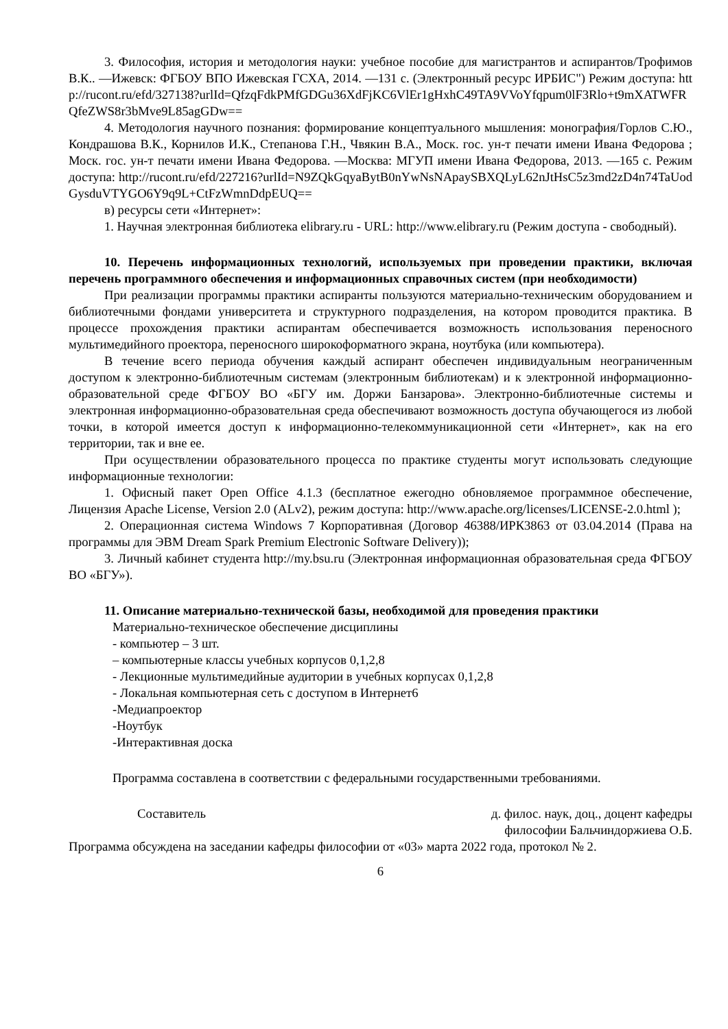3. Философия, история и методология науки: учебное пособие для магистрантов и аспирантов/Трофимов В.К.. —Ижевск: ФГБОУ ВПО Ижевская ГСХА, 2014. —131 с. (Электронный ресурс ИРБИС") Режим доступа: http://rucont.ru/efd/327138?urlId=QfzqFdkPMfGDGu36XdFjKC6VlEr1gHxhC49TA9VVoYfqpum0lF3Rlo+t9mXATWFRQfeZWS8r3bMve9L85agGDw==
4. Методология научного познания: формирование концептуального мышления: монография/Горлов С.Ю., Кондрашова В.К., Корнилов И.К., Степанова Г.Н., Чвякин В.А., Моск. гос. ун-т печати имени Ивана Федорова ; Моск. гос. ун-т печати имени Ивана Федорова. —Москва: МГУП имени Ивана Федорова, 2013. —165 с. Режим доступа: http://rucont.ru/efd/227216?urlId=N9ZQkGqyaBytB0nYwNsNApaySBXQLyL62nJtHsC5z3md2zD4n74TaUodGysduVTYGO6Y9q9L+CtFzWmnDdpEUQ==
в) ресурсы сети «Интернет»:
1. Научная электронная библиотека elibrary.ru - URL: http://www.elibrary.ru (Режим доступа - свободный).
10. Перечень информационных технологий, используемых при проведении практики, включая перечень программного обеспечения и информационных справочных систем (при необходимости)
При реализации программы практики аспиранты пользуются материально-техническим оборудованием и библиотечными фондами университета и структурного подразделения, на котором проводится практика. В процессе прохождения практики аспирантам обеспечивается возможность использования переносного мультимедийного проектора, переносного широкоформатного экрана, ноутбука (или компьютера).
В течение всего периода обучения каждый аспирант обеспечен индивидуальным неограниченным доступом к электронно-библиотечным системам (электронным библиотекам) и к электронной информационно-образовательной среде ФГБОУ ВО «БГУ им. Доржи Банзарова». Электронно-библиотечные системы и электронная информационно-образовательная среда обеспечивают возможность доступа обучающегося из любой точки, в которой имеется доступ к информационно-телекоммуникационной сети «Интернет», как на его территории, так и вне ее.
При осуществлении образовательного процесса по практике студенты могут использовать следующие информационные технологии:
1. Офисный пакет Open Office 4.1.3 (бесплатное ежегодно обновляемое программное обеспечение, Лицензия Apache License, Version 2.0 (ALv2), режим доступа: http://www.apache.org/licenses/LICENSE-2.0.html );
2. Операционная система Windows 7 Корпоративная (Договор 46388/ИРК3863 от 03.04.2014 (Права на программы для ЭВМ Dream Spark Premium Electronic Software Delivery));
3. Личный кабинет студента http://my.bsu.ru (Электронная информационная образовательная среда ФГБОУ ВО «БГУ»).
11. Описание материально-технической базы, необходимой для проведения практики
Материально-техническое обеспечение дисциплины
- компьютер – 3 шт.
– компьютерные классы учебных корпусов 0,1,2,8
- Лекционные мультимедийные аудитории в учебных корпусах 0,1,2,8
- Локальная компьютерная сеть с доступом в Интернет6
-Медиапроектор
-Ноутбук
-Интерактивная доска
Программа составлена в соответствии с федеральными государственными требованиями.
Составитель д. филос. наук, доц., доцент кафедры
философии Бальчиндоржиева О.Б.
Программа обсуждена на заседании кафедры философии от «03» марта 2022 года, протокол № 2.
6